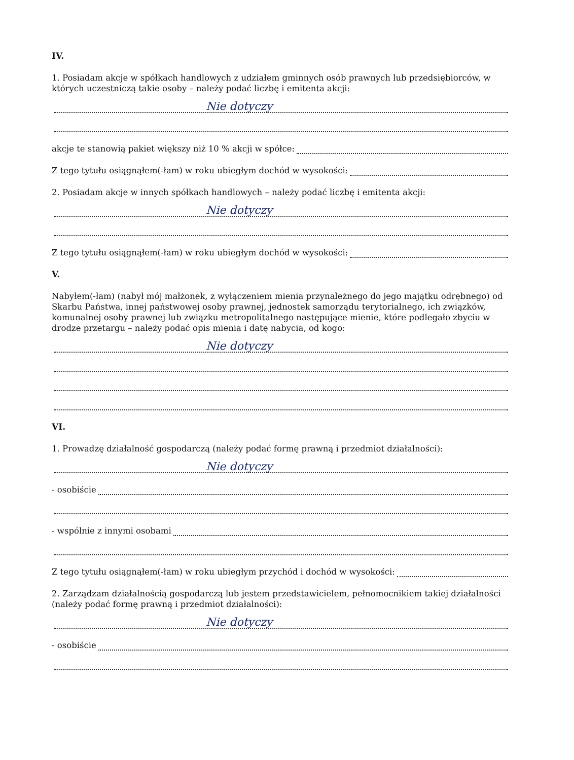IV.
1. Posiadam akcje w spółkach handlowych z udziałem gminnych osób prawnych lub przedsiębiorców, w których uczestniczą takie osoby – należy podać liczbę i emitenta akcji:
Nie dotyczy
akcje te stanowią pakiet większy niż 10 % akcji w spółce:
Z tego tytułu osiągnąłem(-łam) w roku ubiegłym dochód w wysokości:
2. Posiadam akcje w innych spółkach handlowych – należy podać liczbę i emitenta akcji:
Nie dotyczy
Z tego tytułu osiągnąłem(-łam) w roku ubiegłym dochód w wysokości:
V.
Nabyłem(-łam) (nabył mój małżonek, z wyłączeniem mienia przynależnego do jego majątku odrębnego) od Skarbu Państwa, innej państwowej osoby prawnej, jednostek samorządu terytorialnego, ich związków, komunalnej osoby prawnej lub związku metropolitalnego następujące mienie, które podlegało zbyciu w drodze przetargu – należy podać opis mienia i datę nabycia, od kogo:
Nie dotyczy
VI.
1. Prowadzę działalność gospodarczą (należy podać formę prawną i przedmiot działalności):
Nie dotyczy
- osobiście
- wspólnie z innymi osobami
Z tego tytułu osiągnąłem(-łam) w roku ubiegłym przychód i dochód w wysokości:
2. Zarządzam działalnością gospodarczą lub jestem przedstawicielem, pełnomocnikiem takiej działalności (należy podać formę prawną i przedmiot działalności):
Nie dotyczy
- osobiście